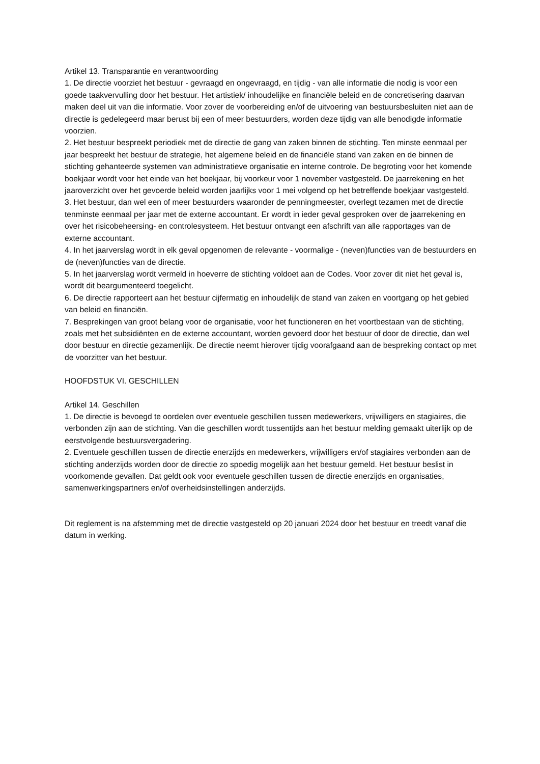Artikel 13. Transparantie en verantwoording
1. De directie voorziet het bestuur - gevraagd en ongevraagd, en tijdig - van alle informatie die nodig is voor een goede taakvervulling door het bestuur. Het artistiek/ inhoudelijke en financiële beleid en de concretisering daarvan maken deel uit van die informatie. Voor zover de voorbereiding en/of de uitvoering van bestuursbesluiten niet aan de directie is gedelegeerd maar berust bij een of meer bestuurders, worden deze tijdig van alle benodigde informatie voorzien.
2. Het bestuur bespreekt periodiek met de directie de gang van zaken binnen de stichting. Ten minste eenmaal per jaar bespreekt het bestuur de strategie, het algemene beleid en de financiële stand van zaken en de binnen de stichting gehanteerde systemen van administratieve organisatie en interne controle. De begroting voor het komende boekjaar wordt voor het einde van het boekjaar, bij voorkeur voor 1 november vastgesteld. De jaarrekening en het jaaroverzicht over het gevoerde beleid worden jaarlijks voor 1 mei volgend op het betreffende boekjaar vastgesteld.
3. Het bestuur, dan wel een of meer bestuurders waaronder de penningmeester, overlegt tezamen met de directie tenminste eenmaal per jaar met de externe accountant. Er wordt in ieder geval gesproken over de jaarrekening en over het risicobeheersing- en controlesysteem. Het bestuur ontvangt een afschrift van alle rapportages van de externe accountant.
4. In het jaarverslag wordt in elk geval opgenomen de relevante - voormalige - (neven)functies van de bestuurders en de (neven)functies van de directie.
5. In het jaarverslag wordt vermeld in hoeverre de stichting voldoet aan de Codes. Voor zover dit niet het geval is, wordt dit beargumenteerd toegelicht.
6. De directie rapporteert aan het bestuur cijfermatig en inhoudelijk de stand van zaken en voortgang op het gebied van beleid en financiën.
7. Besprekingen van groot belang voor de organisatie, voor het functioneren en het voortbestaan van de stichting, zoals met het subsidiënten en de externe accountant, worden gevoerd door het bestuur of door de directie, dan wel door bestuur en directie gezamenlijk. De directie neemt hierover tijdig voorafgaand aan de bespreking contact op met de voorzitter van het bestuur.
HOOFDSTUK VI. GESCHILLEN
Artikel 14. Geschillen
1. De directie is bevoegd te oordelen over eventuele geschillen tussen medewerkers, vrijwilligers en stagiaires, die verbonden zijn aan de stichting. Van die geschillen wordt tussentijds aan het bestuur melding gemaakt uiterlijk op de eerstvolgende bestuursvergadering.
2. Eventuele geschillen tussen de directie enerzijds en medewerkers, vrijwilligers en/of stagiaires verbonden aan de stichting anderzijds worden door de directie zo spoedig mogelijk aan het bestuur gemeld. Het bestuur beslist in voorkomende gevallen. Dat geldt ook voor eventuele geschillen tussen de directie enerzijds en organisaties, samenwerkingspartners en/of overheidsinstellingen anderzijds.
Dit reglement is na afstemming met de directie vastgesteld op 20 januari 2024 door het bestuur en treedt vanaf die datum in werking.